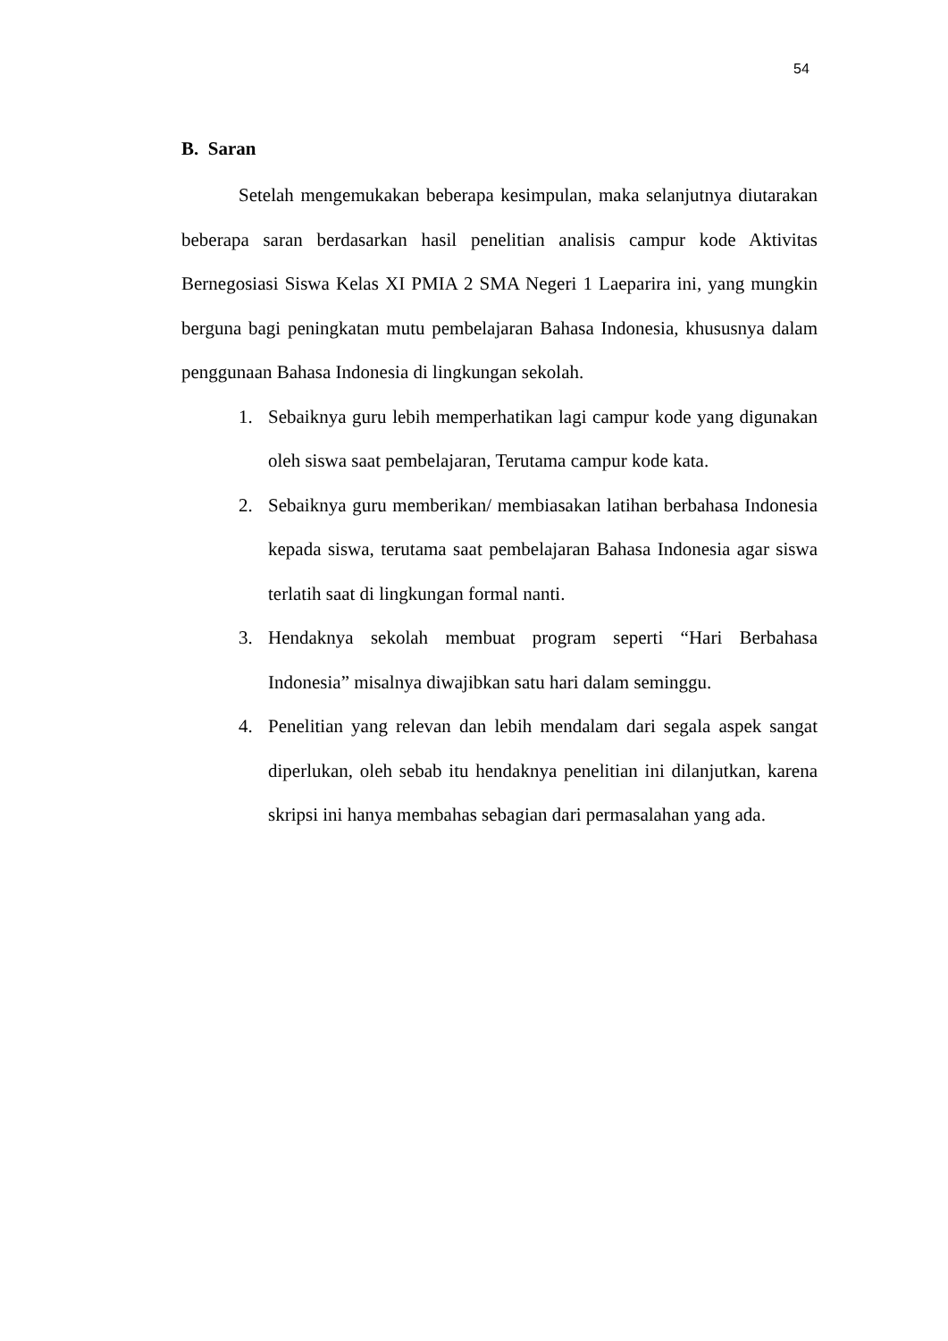54
B. Saran
Setelah mengemukakan beberapa kesimpulan, maka selanjutnya diutarakan beberapa saran berdasarkan hasil penelitian analisis campur kode Aktivitas Bernegosiasi Siswa Kelas XI PMIA 2 SMA Negeri 1 Laeparira ini, yang mungkin berguna bagi peningkatan mutu pembelajaran Bahasa Indonesia, khususnya dalam penggunaan Bahasa Indonesia di lingkungan sekolah.
1. Sebaiknya guru lebih memperhatikan lagi campur kode yang digunakan oleh siswa saat pembelajaran, Terutama campur kode kata.
2. Sebaiknya guru memberikan/ membiasakan latihan berbahasa Indonesia kepada siswa, terutama saat pembelajaran Bahasa Indonesia agar siswa terlatih saat di lingkungan formal nanti.
3. Hendaknya sekolah membuat program seperti “Hari Berbahasa Indonesia” misalnya diwajibkan satu hari dalam seminggu.
4. Penelitian yang relevan dan lebih mendalam dari segala aspek sangat diperlukan, oleh sebab itu hendaknya penelitian ini dilanjutkan, karena skripsi ini hanya membahas sebagian dari permasalahan yang ada.